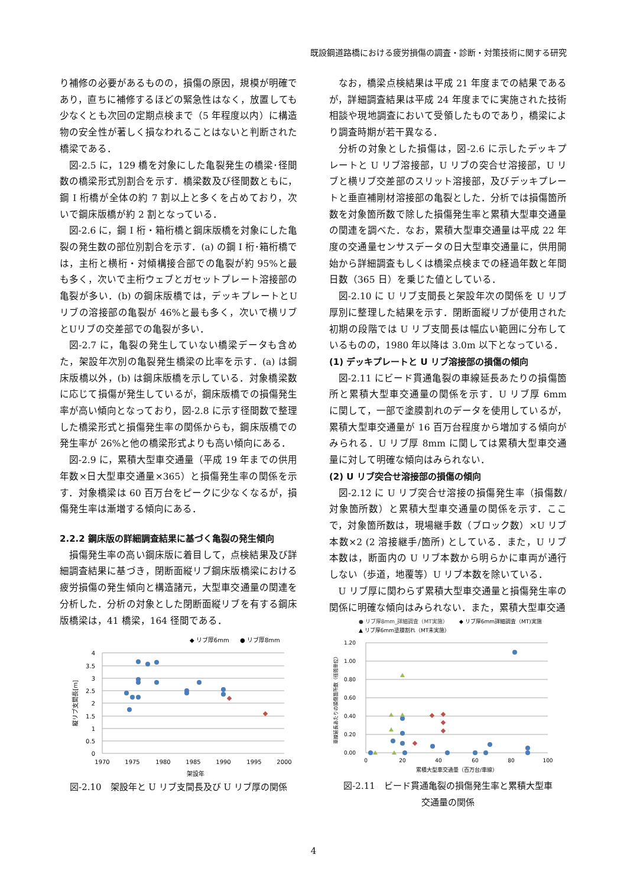既設鋼道路橋における疲労損傷の調査・診断・対策技術に関する研究
り補修の必要があるものの，損傷の原因，規模が明確であり，直ちに補修するほどの緊急性はなく，放置しても少なくとも次回の定期点検まで（5 年程度以内）に構造物の安全性が著しく損なわれることはないと判断された橋梁である．
図-2.5 に，129 橋を対象にした亀裂発生の橋梁･径間数の橋梁形式別割合を示す．橋梁数及び径間数ともに，鋼 I 桁橋が全体の約 7 割以上と多くを占めており，次いで鋼床版橋が約 2 割となっている．
図-2.6 に，鋼 I 桁・箱桁橋と鋼床版橋を対象にした亀裂の発生数の部位別割合を示す．(a) の鋼 I 桁･箱桁橋では，主桁と横桁・対傾構接合部での亀裂が約 95%と最も多く，次いで主桁ウェブとガセットプレート溶接部の亀裂が多い．(b) の鋼床版橋では，デッキプレートとUリブの溶接部の亀裂が 46%と最も多く，次いで横リブとUリブの交差部での亀裂が多い．
図-2.7 に，亀裂の発生していない橋梁データも含めた，架設年次別の亀裂発生橋梁の比率を示す．(a) は鋼床版橋以外，(b) は鋼床版橋を示している．対象橋梁数に応じて損傷が発生しているが，鋼床版橋での損傷発生率が高い傾向となっており，図-2.8 に示す径間数で整理した橋梁形式と損傷発生率の関係からも，鋼床版橋での発生率が 26%と他の橋梁形式よりも高い傾向にある．
図-2.9 に，累積大型車交通量（平成 19 年までの供用年数×日大型車交通量×365）と損傷発生率の関係を示す．対象橋梁は 60 百万台をピークに少なくなるが，損傷発生率は漸増する傾向にある．
2.2.2 鋼床版の詳細調査結果に基づく亀裂の発生傾向
損傷発生率の高い鋼床版に着目して，点検結果及び詳細調査結果に基づき，閉断面縦リブ鋼床版橋梁における疲労損傷の発生傾向と構造諸元，大型車交通量の関連を分析した．分析の対象とした閉断面縦リブを有する鋼床版橋梁は，41 橋梁，164 径間である．
◆ リブ厚6mm
● リブ厚8mm
4
3.5
3
2.5
2
1.5
1
0.5
0
1970
1975
1980
1985
1990
1995
2000
架設年
縦リブ支間長[m]
図-2.10　架設年と U リブ支間長及び U リブ厚の関係
なお，橋梁点検結果は平成 21 年度までの結果であるが，詳細調査結果は平成 24 年度までに実施された技術相談や現地調査において受領したものであり，橋梁により調査時期が若干異なる．
分析の対象とした損傷は，図-2.6 に示したデッキプレートと U リブ溶接部，U リブの突合せ溶接部，U リブと横リブ交差部のスリット溶接部，及びデッキプレートと垂直補剛材溶接部の亀裂とした．分析では損傷箇所数を対象箇所数で除した損傷発生率と累積大型車交通量の関連を調べた．なお，累積大型車交通量は平成 22 年度の交通量センサスデータの日大型車交通量に，供用開始から詳細調査もしくは橋梁点検までの経過年数と年間日数（365 日）を乗じた値としている．
図-2.10 に U リブ支間長と架設年次の関係を U リブ厚別に整理した結果を示す．閉断面縦リブが使用された初期の段階では U リブ支間長は幅広い範囲に分布しているものの，1980 年以降は 3.0m 以下となっている．
(1) デッキプレートと U リブ溶接部の損傷の傾向
図-2.11 にビード貫通亀裂の車線延長あたりの損傷箇所と累積大型車交通量の関係を示す．U リブ厚 6mm に関して，一部で塗膜割れのデータを使用しているが，累積大型車交通量が 16 百万台程度から増加する傾向がみられる．U リブ厚 8mm に関しては累積大型車交通量に対して明確な傾向はみられない．
(2) U リブ突合せ溶接部の損傷の傾向
図-2.12 に U リブ突合せ溶接の損傷発生率（損傷数/対象箇所数）と累積大型車交通量の関係を示す．ここで，対象箇所数は，現場継手数（ブロック数）×U リブ本数×2 (2 溶接継手/箇所) としている．また，U リブ本数は，断面内の U リブ本数から明らかに車両が通行しない（歩道，地覆等）U リブ本数を除いている．
U リブ厚に関わらず累積大型車交通量と損傷発生率の関係に明確な傾向はみられない．また，累積大型車交通
● リブ厚8mm_詳細調査（MT実施）
◆ リブ厚6mm詳細調査（MT)実施
▲ リブ厚6mm塗膜割れ（MT未実施）
1.20
1.00
0.80
0.60
0.40
0.20
0.00
0
20
40
60
80
100
累積大型車交通量（百万台/車線）
車線延長あたりの損傷箇所数（径間単位）
図-2.11　ビード貫通亀裂の損傷発生率と累積大型車
交通量の関係
4